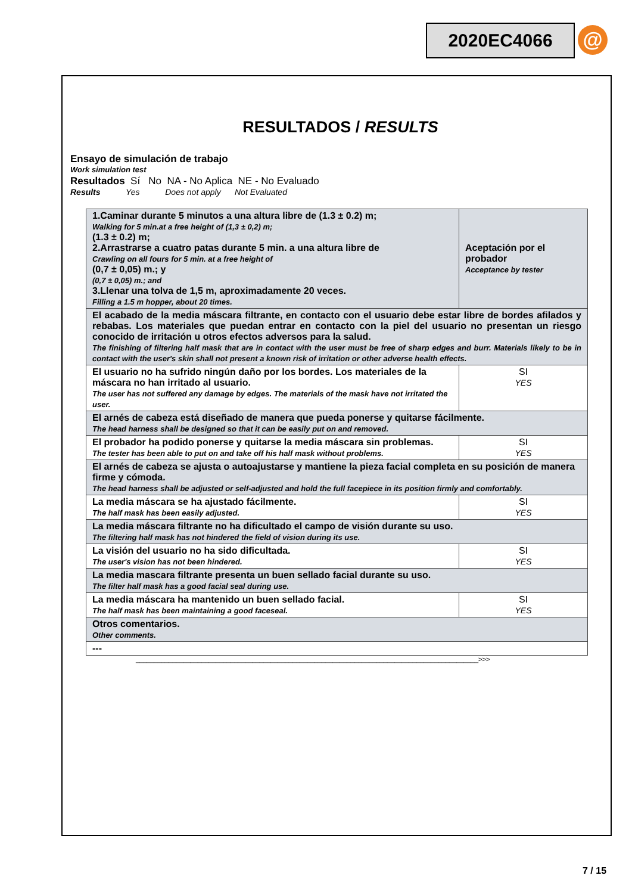2020EC4066 @
RESULTADOS / RESULTS
Ensayo de simulación de trabajo
Work simulation test
Resultados Sí No NA - No Aplica NE - No Evaluado
Results Yes Does not apply Not Evaluated
| 1.Caminar durante 5 minutos a una altura libre de (1.3 ± 0.2) m; Walking for 5 min.at a free height of (1,3 ± 0,2) m; (1.3 ± 0.2) m; 2.Arrastrarse a cuatro patas durante 5 min. a una altura libre de Crawling on all fours for 5 min. at a free height of (0,7 ± 0,05) m.; y (0,7 ± 0,05) m.; and 3.Llenar una tolva de 1,5 m, aproximadamente 20 veces. Filling a 1.5 m hopper, about 20 times. | Aceptación por el probador Acceptance by tester |
| El acabado de la media máscara filtrante, en contacto con el usuario debe estar libre de bordes afilados y rebabas. Los materiales que puedan entrar en contacto con la piel del usuario no presentan un riesgo conocido de irritación u otros efectos adversos para la salud. The finishing of filtering half mask that are in contact with the user must be free of sharp edges and burr. Materials likely to be in contact with the user's skin shall not present a known risk of irritation or other adverse health effects. | |
| El usuario no ha sufrido ningún daño por los bordes. Los materiales de la máscara no han irritado al usuario. The user has not suffered any damage by edges. The materials of the mask have not irritated the user. | SI YES |
| El arnés de cabeza está diseñado de manera que pueda ponerse y quitarse fácilmente. The head harness shall be designed so that it can be easily put on and removed. | |
| El probador ha podido ponerse y quitarse la media máscara sin problemas. The tester has been able to put on and take off his half mask without problems. | SI YES |
| El arnés de cabeza se ajusta o autoajustarse y mantiene la pieza facial completa en su posición de manera firme y cómoda. The head harness shall be adjusted or self-adjusted and hold the full facepiece in its position firmly and comfortably. | |
| La media máscara se ha ajustado fácilmente. The half mask has been easily adjusted. | SI YES |
| La media máscara filtrante no ha dificultado el campo de visión durante su uso. The filtering half mask has not hindered the field of vision during its use. | |
| La visión del usuario no ha sido dificultada. The user's vision has not been hindered. | SI YES |
| La media mascara filtrante presenta un buen sellado facial durante su uso. The filter half mask has a good facial seal during use. | |
| La media máscara ha mantenido un buen sellado facial. The half mask has been maintaining a good faceseal. | SI YES |
| Otros comentarios. Other comments. | |
| --- | |
______________________________________________________________________________________________>>>
7 / 15